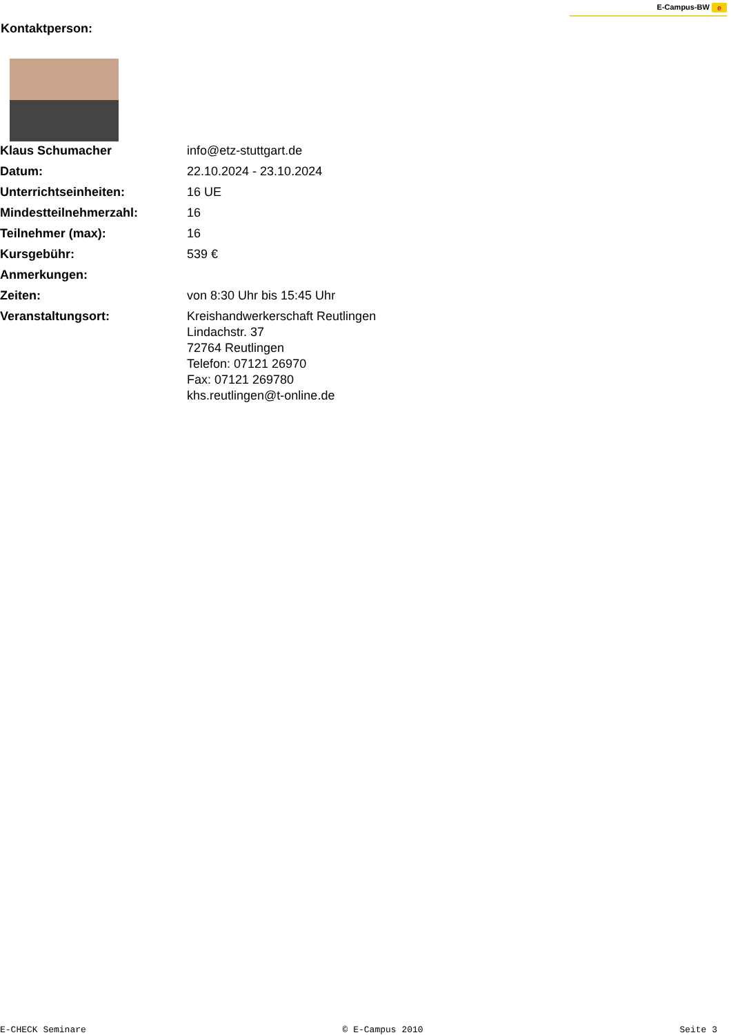E-Campus-BW e
Kontaktperson:
| Klaus Schumacher | info@etz-stuttgart.de |
| Datum: | 22.10.2024 - 23.10.2024 |
| Unterrichtseinheiten: | 16 UE |
| Mindestteilnehmerzahl: | 16 |
| Teilnehmer (max): | 16 |
| Kursgebühr: | 539 € |
| Anmerkungen: | |
| Zeiten: | von 8:30 Uhr bis 15:45 Uhr |
| Veranstaltungsort: | Kreishandwerkerschaft Reutlingen Lindachstr. 37 72764 Reutlingen Telefon: 07121 26970 Fax: 07121 269780 khs.reutlingen@t-online.de |
E-CHECK Seminare © E-Campus 2010 Seite 3